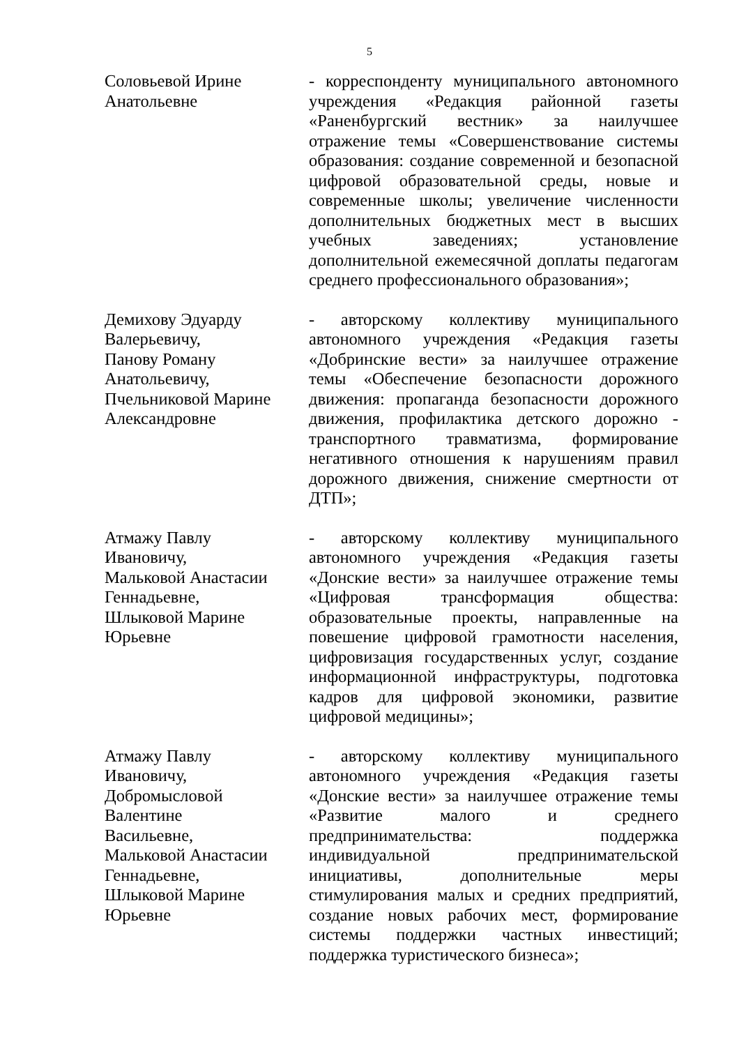5
Соловьевой Ирине
Анатольевне
- корреспонденту муниципального автономного учреждения «Редакция районной газеты «Раненбургский вестник» за наилучшее отражение темы «Совершенствование системы образования: создание современной и безопасной цифровой образовательной среды, новые и современные школы; увеличение численности дополнительных бюджетных мест в высших учебных заведениях; установление дополнительной ежемесячной доплаты педагогам среднего профессионального образования»;
Демихову Эдуарду
Валерьевичу,
Панову Роману
Анатольевичу,
Пчельниковой Марине
Александровне
- авторскому коллективу муниципального автономного учреждения «Редакция газеты «Добринские вести» за наилучшее отражение темы «Обеспечение безопасности дорожного движения: пропаганда безопасности дорожного движения, профилактика детского дорожно - транспортного травматизма, формирование негативного отношения к нарушениям правил дорожного движения, снижение смертности от ДТП»;
Атмажу Павлу
Ивановичу,
Мальковой Анастасии
Геннадьевне,
Шлыковой Марине
Юрьевне
- авторскому коллективу муниципального автономного учреждения «Редакция газеты «Донские вести» за наилучшее отражение темы «Цифровая трансформация общества: образовательные проекты, направленные на повешение цифровой грамотности населения, цифровизация государственных услуг, создание информационной инфраструктуры, подготовка кадров для цифровой экономики, развитие цифровой медицины»;
Атмажу Павлу
Ивановичу,
Добромысловой
Валентине
Васильевне,
Мальковой Анастасии
Геннадьевне,
Шлыковой Марине
Юрьевне
- авторскому коллективу муниципального автономного учреждения «Редакция газеты «Донские вести» за наилучшее отражение темы «Развитие малого и среднего предпринимательства: поддержка индивидуальной предпринимательской инициативы, дополнительные меры стимулирования малых и средних предприятий, создание новых рабочих мест, формирование системы поддержки частных инвестиций; поддержка туристического бизнеса»;